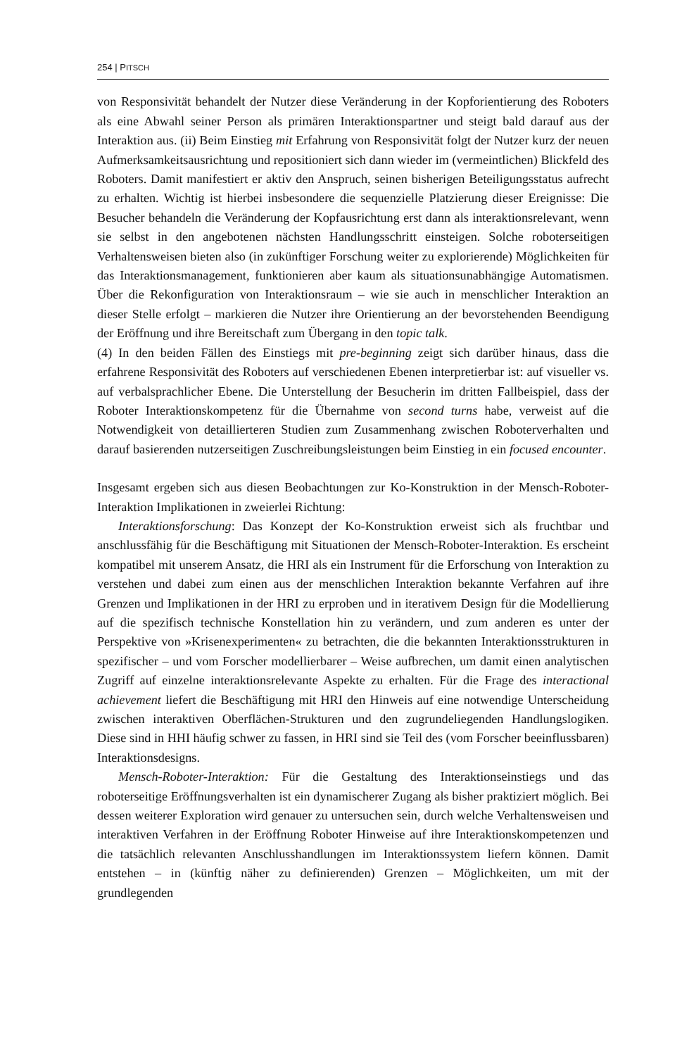254 | PITSCH
von Responsivität behandelt der Nutzer diese Veränderung in der Kopforientierung des Roboters als eine Abwahl seiner Person als primären Interaktionspartner und steigt bald darauf aus der Interaktion aus. (ii) Beim Einstieg mit Erfahrung von Responsivität folgt der Nutzer kurz der neuen Aufmerksamkeitsausrichtung und repositioniert sich dann wieder im (vermeintlichen) Blickfeld des Roboters. Damit manifestiert er aktiv den Anspruch, seinen bisherigen Beteiligungsstatus aufrecht zu erhalten. Wichtig ist hierbei insbesondere die sequenzielle Platzierung dieser Ereignisse: Die Besucher behandeln die Veränderung der Kopfausrichtung erst dann als interaktionsrelevant, wenn sie selbst in den angebotenen nächsten Handlungsschritt einsteigen. Solche roboterseitigen Verhaltensweisen bieten also (in zukünftiger Forschung weiter zu explorierende) Möglichkeiten für das Interaktionsmanagement, funktionieren aber kaum als situationsunabhängige Automatismen. Über die Rekonfiguration von Interaktionsraum – wie sie auch in menschlicher Interaktion an dieser Stelle erfolgt – markieren die Nutzer ihre Orientierung an der bevorstehenden Beendigung der Eröffnung und ihre Bereitschaft zum Übergang in den topic talk.
(4) In den beiden Fällen des Einstiegs mit pre-beginning zeigt sich darüber hinaus, dass die erfahrene Responsivität des Roboters auf verschiedenen Ebenen interpretierbar ist: auf visueller vs. auf verbalsprachlicher Ebene. Die Unterstellung der Besucherin im dritten Fallbeispiel, dass der Roboter Interaktionskompetenz für die Übernahme von second turns habe, verweist auf die Notwendigkeit von detaillierteren Studien zum Zusammenhang zwischen Roboterverhalten und darauf basierenden nutzerseitigen Zuschreibungsleistungen beim Einstieg in ein focused encounter.
Insgesamt ergeben sich aus diesen Beobachtungen zur Ko-Konstruktion in der Mensch-Roboter-Interaktion Implikationen in zweierlei Richtung:
Interaktionsforschung: Das Konzept der Ko-Konstruktion erweist sich als fruchtbar und anschlussfähig für die Beschäftigung mit Situationen der Mensch-Roboter-Interaktion. Es erscheint kompatibel mit unserem Ansatz, die HRI als ein Instrument für die Erforschung von Interaktion zu verstehen und dabei zum einen aus der menschlichen Interaktion bekannte Verfahren auf ihre Grenzen und Implikationen in der HRI zu erproben und in iterativem Design für die Modellierung auf die spezifisch technische Konstellation hin zu verändern, und zum anderen es unter der Perspektive von »Krisenexperimenten« zu betrachten, die die bekannten Interaktionsstrukturen in spezifischer – und vom Forscher modellierbarer – Weise aufbrechen, um damit einen analytischen Zugriff auf einzelne interaktionsrelevante Aspekte zu erhalten. Für die Frage des interactional achievement liefert die Beschäftigung mit HRI den Hinweis auf eine notwendige Unterscheidung zwischen interaktiven Oberflächen-Strukturen und den zugrundeliegenden Handlungslogiken. Diese sind in HHI häufig schwer zu fassen, in HRI sind sie Teil des (vom Forscher beeinflussbaren) Interaktionsdesigns.
Mensch-Roboter-Interaktion: Für die Gestaltung des Interaktionseinstiegs und das roboterseitige Eröffnungsverhalten ist ein dynamischerer Zugang als bisher praktiziert möglich. Bei dessen weiterer Exploration wird genauer zu untersuchen sein, durch welche Verhaltensweisen und interaktiven Verfahren in der Eröffnung Roboter Hinweise auf ihre Interaktionskompetenzen und die tatsächlich relevanten Anschlusshandlungen im Interaktionssystem liefern können. Damit entstehen – in (künftig näher zu definierenden) Grenzen – Möglichkeiten, um mit der grundlegenden